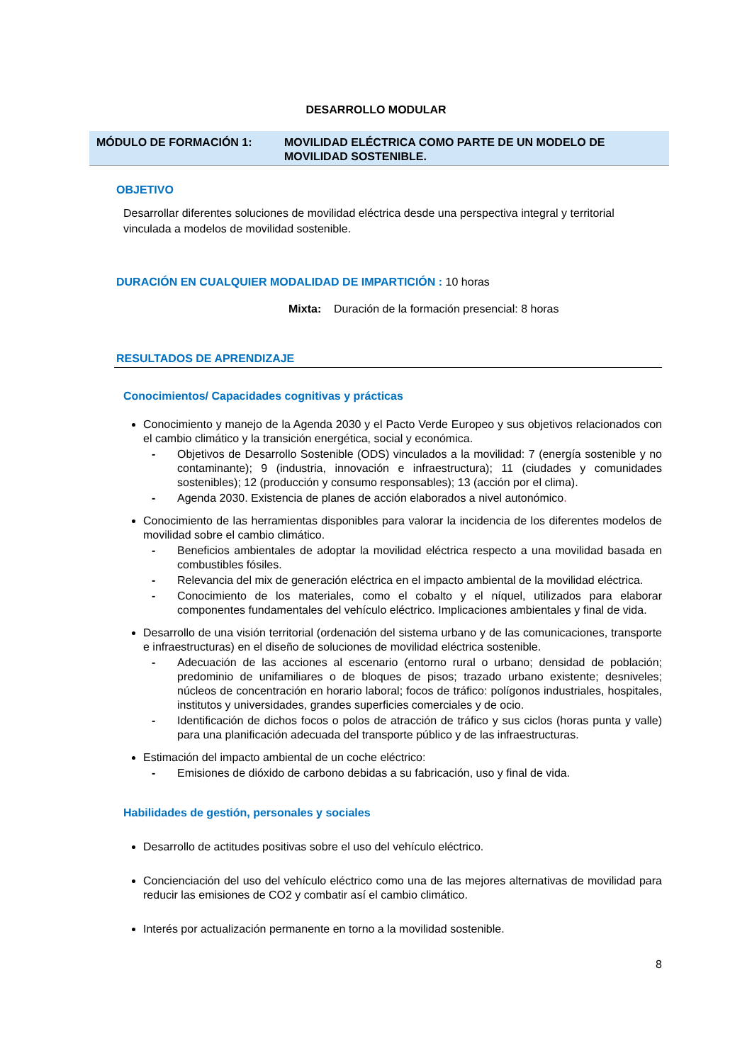DESARROLLO MODULAR
MÓDULO DE FORMACIÓN 1: MOVILIDAD ELÉCTRICA COMO PARTE DE UN MODELO DE MOVILIDAD SOSTENIBLE.
OBJETIVO
Desarrollar diferentes soluciones de movilidad eléctrica desde una perspectiva integral y territorial vinculada a modelos de movilidad sostenible.
DURACIÓN EN CUALQUIER MODALIDAD DE IMPARTICIÓN : 10 horas
Mixta: Duración de la formación presencial: 8 horas
RESULTADOS DE APRENDIZAJE
Conocimientos/ Capacidades cognitivas y prácticas
Conocimiento y manejo de la Agenda 2030 y el Pacto Verde Europeo y sus objetivos relacionados con el cambio climático y la transición energética, social y económica.
- Objetivos de Desarrollo Sostenible (ODS) vinculados a la movilidad: 7 (energía sostenible y no contaminante); 9 (industria, innovación e infraestructura); 11 (ciudades y comunidades sostenibles); 12 (producción y consumo responsables); 13 (acción por el clima).
- Agenda 2030. Existencia de planes de acción elaborados a nivel autonómico.
Conocimiento de las herramientas disponibles para valorar la incidencia de los diferentes modelos de movilidad sobre el cambio climático.
- Beneficios ambientales de adoptar la movilidad eléctrica respecto a una movilidad basada en combustibles fósiles.
- Relevancia del mix de generación eléctrica en el impacto ambiental de la movilidad eléctrica.
- Conocimiento de los materiales, como el cobalto y el níquel, utilizados para elaborar componentes fundamentales del vehículo eléctrico. Implicaciones ambientales y final de vida.
Desarrollo de una visión territorial (ordenación del sistema urbano y de las comunicaciones, transporte e infraestructuras) en el diseño de soluciones de movilidad eléctrica sostenible.
- Adecuación de las acciones al escenario (entorno rural o urbano; densidad de población; predominio de unifamiliares o de bloques de pisos; trazado urbano existente; desniveles; núcleos de concentración en horario laboral; focos de tráfico: polígonos industriales, hospitales, institutos y universidades, grandes superficies comerciales y de ocio.
- Identificación de dichos focos o polos de atracción de tráfico y sus ciclos (horas punta y valle) para una planificación adecuada del transporte público y de las infraestructuras.
Estimación del impacto ambiental de un coche eléctrico:
- Emisiones de dióxido de carbono debidas a su fabricación, uso y final de vida.
Habilidades de gestión, personales y sociales
Desarrollo de actitudes positivas sobre el uso del vehículo eléctrico.
Concienciación del uso del vehículo eléctrico como una de las mejores alternativas de movilidad para reducir las emisiones de CO2 y combatir así el cambio climático.
Interés por actualización permanente en torno a la movilidad sostenible.
8